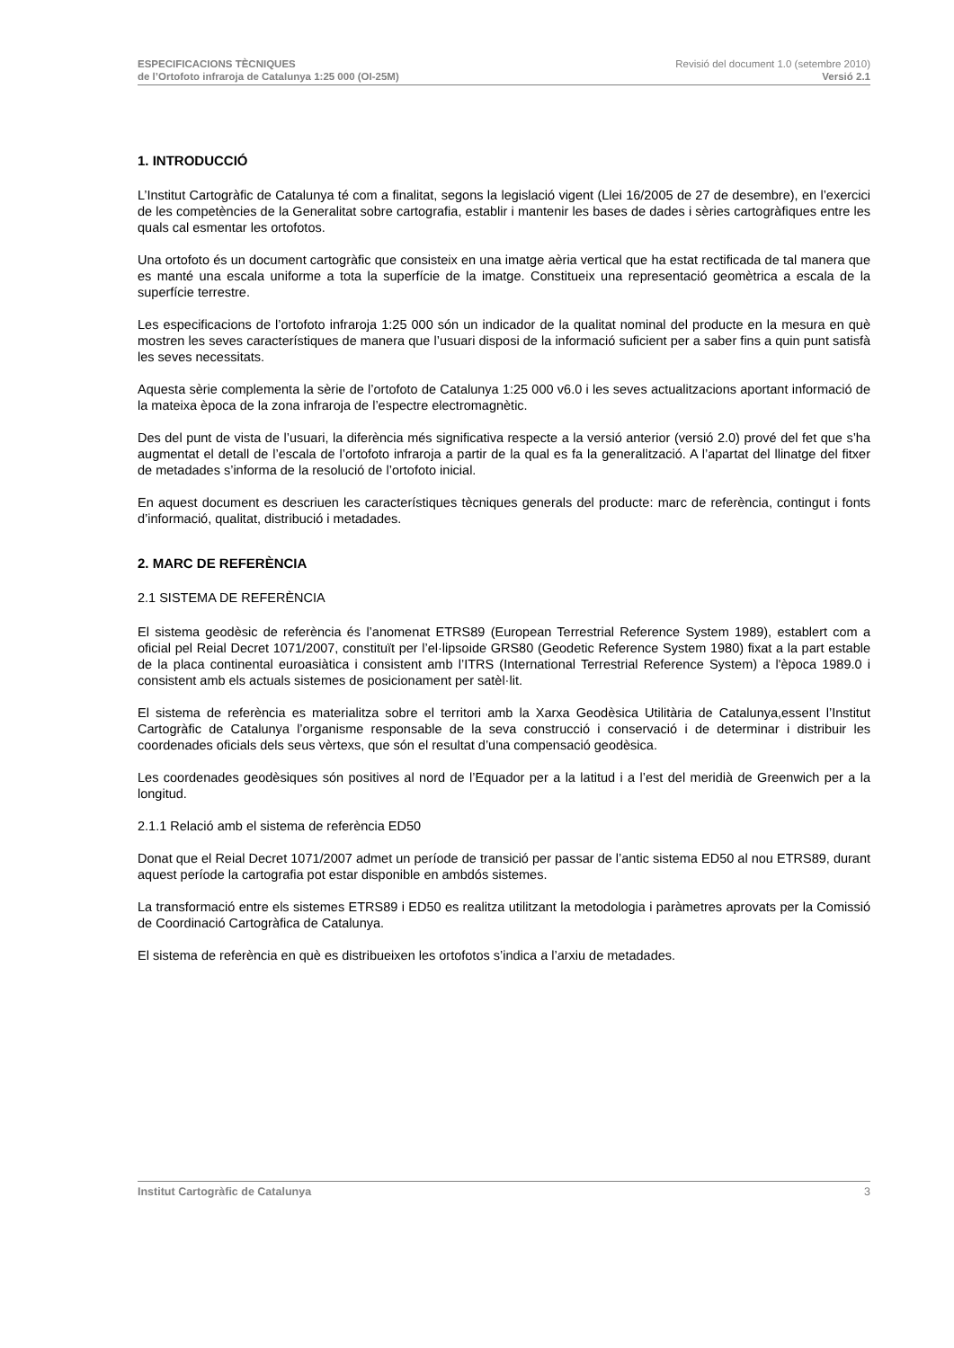ESPECIFICACIONS TÈCNIQUES Revisió del document 1.0 (setembre 2010)
de l’Ortofoto infraroja de Catalunya 1:25 000 (OI-25M) Versió 2.1
1. INTRODUCCIÓ
L’Institut Cartogràfic de Catalunya té com a finalitat, segons la legislació vigent (Llei 16/2005 de 27 de desembre), en l’exercici de les competències de la Generalitat sobre cartografia, establir i mantenir les bases de dades i sèries cartogràfiques entre les quals cal esmentar les ortofotos.
Una ortofoto és un document cartogràfic que consisteix en una imatge aèria vertical que ha estat rectificada de tal manera que es manté una escala uniforme a tota la superfície de la imatge. Constitueix una representació geomètrica a escala de la superfície terrestre.
Les especificacions de l’ortofoto infraroja 1:25 000 són un indicador de la qualitat nominal del producte en la mesura en què mostren les seves característiques de manera que l’usuari disposi de la informació suficient per a saber fins a quin punt satisfà les seves necessitats.
Aquesta sèrie complementa la sèrie de l’ortofoto de Catalunya 1:25 000 v6.0 i les seves actualitzacions aportant informació de la mateixa època de la zona infraroja de l’espectre electromagnètic.
Des del punt de vista de l’usuari, la diferència més significativa respecte a la versió anterior (versió 2.0) prové del fet que s’ha augmentat el detall de l’escala de l’ortofoto infraroja a partir de la qual es fa la generalització. A l’apartat del llinatge del fitxer de metadades s’informa de la resolució de l’ortofoto inicial.
En aquest document es descriuen les característiques tècniques generals del producte: marc de referència, contingut i fonts d’informació, qualitat, distribució i metadades.
2. MARC DE REFERÈNCIA
2.1 SISTEMA DE REFERÈNCIA
El sistema geodèsic de referència és l’anomenat ETRS89 (European Terrestrial Reference System 1989), establert com a oficial pel Reial Decret 1071/2007, constituït per l’el·lipsoide GRS80 (Geodetic Reference System 1980) fixat a la part estable de la placa continental euroasiàtica i consistent amb l’ITRS (International Terrestrial Reference System) a l'època 1989.0 i consistent amb els actuals sistemes de posicionament per satèl·lit.
El sistema de referència es materialitza sobre el territori amb la Xarxa Geodèsica Utilitària de Catalunya,essent l’Institut Cartogràfic de Catalunya l’organisme responsable de la seva construcció i conservació i de determinar i distribuir les coordenades oficials dels seus vèrtexs, que són el resultat d’una compensació geodèsica.
Les coordenades geodèsiques són positives al nord de l’Equador per a la latitud i a l’est del meridià de Greenwich per a la longitud.
2.1.1 Relació amb el sistema de referència ED50
Donat que el Reial Decret 1071/2007 admet un període de transició per passar de l’antic sistema ED50 al nou ETRS89, durant aquest període la cartografia pot estar disponible en ambdós sistemes.
La transformació entre els sistemes ETRS89 i ED50 es realitza utilitzant la metodologia i paràmetres aprovats per la Comissió de Coordinació Cartogràfica de Catalunya.
El sistema de referència en què es distribueixen les ortofotos s’indica a l’arxiu de metadades.
Institut Cartogràfic de Catalunya 3